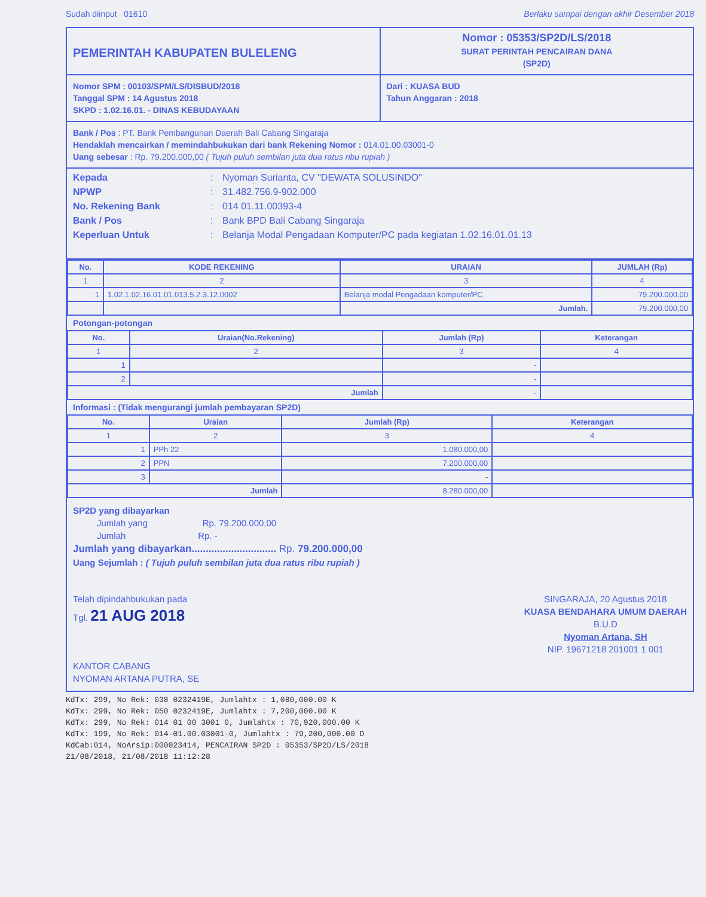Sudah diinput 01610 Berlaku sampai dengan akhir Desember 2018
PEMERINTAH KABUPATEN BULELENG
Nomor : 05353/SP2D/LS/2018
SURAT PERINTAH PENCAIRAN DANA
(SP2D)
Nomor SPM : 00103/SPM/LS/DISBUD/2018
Tanggal SPM : 14 Agustus 2018
SKPD : 1.02.16.01. - DINAS KEBUDAYAAN
Dari : KUASA BUD
Tahun Anggaran : 2018
Bank / Pos : PT. Bank Pembangunan Daerah Bali Cabang Singaraja
Hendaklah mencairkan / memindahbukukan dari bank Rekening Nomor : 014.01.00.03001-0
Uang sebesar : Rp. 79.200.000,00 ( Tujuh puluh sembilan juta dua ratus ribu rupiah )
Kepada: Nyoman Surianta, CV "DEWATA SOLUSINDO" NPWP: 31.482.756.9-902.000 No. Rekening Bank: 014 01.11.00393-4 Bank / Pos: Bank BPD Bali Cabang Singaraja Keperluan Untuk: Belanja Modal Pengadaan Komputer/PC pada kegiatan 1.02.16.01.01.13
| No. | KODE REKENING | URAIAN | JUMLAH (Rp) |
| --- | --- | --- | --- |
| 1 | 2 | 3 | 4 |
| 1 | 1.02.1.02.16.01.01.013.5.2.3.12.0002 | Belanja modal Pengadaan komputer/PC | 79.200.000,00 |
| | | Jumlah. | 79.200.000,00 |
Potongan-potongan
| No. | Uraian(No.Rekening) | Jumlah (Rp) | Keterangan |
| --- | --- | --- | --- |
| 1 | 2 | 3 | 4 |
| 1 | | - | |
| 2 | | - | |
| Jumlah | | - | |
Informasi : (Tidak mengurangi jumlah pembayaran SP2D)
| No. | Uraian | Jumlah (Rp) | Keterangan |
| --- | --- | --- | --- |
| 1 | 2 | 3 | 4 |
| 1 | PPh 22 | 1.080.000,00 | |
| 2 | PPN | 7.200.000,00 | |
| 3 | | - | |
| Jumlah | | 8.280.000,00 | |
SP2D yang dibayarkan
Jumlah yang Rp. 79.200.000,00
Jumlah Rp. -
Jumlah yang dibayarkan.............................. Rp. 79.200.000,00
Uang Sejumlah : ( Tujuh puluh sembilan juta dua ratus ribu rupiah )
Telah dipindahbukukan pada
Tgl. 21 AUG 2018
KANTOR CABANG
NYOMAN ARTANA PUTRA, SE
SINGARAJA, 20 Agustus 2018
KUASA BENDAHARA UMUM DAERAH
B.U.D
Nyoman Artana, SH
NIP. 19671218 201001 1 001
KdTx: 299, No Rek: 038 0232419E, Jumlahtx : 1,080,000.00 K
KdTx: 299, No Rek: 050 0232419E, Jumlahtx : 7,200,000.00 K
KdTx: 299, No Rek: 014 01 00 3001 0, Jumlahtx : 70,920,000.00 K
KdTx: 199, No Rek: 014-01.00.03001-0, Jumlahtx : 79,200,000.00 D
KdCab:014, NoArsip:000023414, PENCAIRAN SP2D : 05353/SP2D/LS/2018
21/08/2018, 21/08/2018 11:12:28